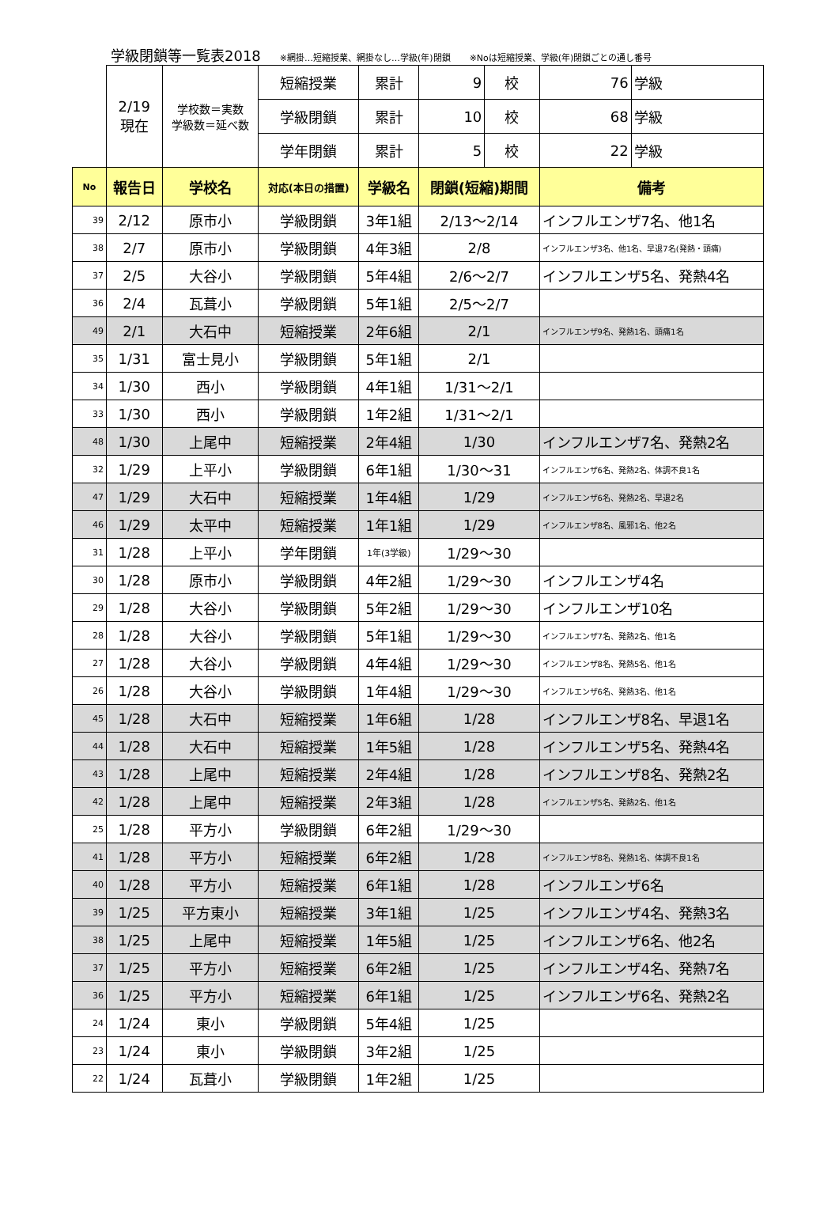学級閉鎖等一覧表2018 ※網掛…短縮授業、網掛なし…学級(年)閉鎖 ※Noは短縮授業、学級(年)閉鎖ごとの通し番号
| | 2/19 現在 | 学校数＝実数 学級数＝延べ数 | 短縮授業 | 累計 | 9 | 校 | 76 | 学級 |
| | | | 学級閉鎖 | 累計 | 10 | 校 | 68 | 学級 |
| | | | 学年閉鎖 | 累計 | 5 | 校 | 22 | 学級 |
| No | 報告日 | 学校名 | 対応(本日の措置) | 学級名 | 閉鎖(短縮)期間 | | 備考 | |
| 39 | 2/12 | 原市小 | 学級閉鎖 | 3年1組 | 2/13～2/14 | | インフルエンザ7名、他1名 | |
| 38 | 2/7 | 原市小 | 学級閉鎖 | 4年3組 | 2/8 | | インフルエンザ3名、他1名、早退7名(発熱・頭痛) | |
| 37 | 2/5 | 大谷小 | 学級閉鎖 | 5年4組 | 2/6～2/7 | | インフルエンザ5名、発熱4名 | |
| 36 | 2/4 | 瓦葺小 | 学級閉鎖 | 5年1組 | 2/5～2/7 | | | |
| 49 | 2/1 | 大石中 | 短縮授業 | 2年6組 | 2/1 | | インフルエンザ9名、発熱1名、頭痛1名 | |
| 35 | 1/31 | 富士見小 | 学級閉鎖 | 5年1組 | 2/1 | | | |
| 34 | 1/30 | 西小 | 学級閉鎖 | 4年1組 | 1/31～2/1 | | | |
| 33 | 1/30 | 西小 | 学級閉鎖 | 1年2組 | 1/31～2/1 | | | |
| 48 | 1/30 | 上尾中 | 短縮授業 | 2年4組 | 1/30 | | インフルエンザ7名、発熱2名 | |
| 32 | 1/29 | 上平小 | 学級閉鎖 | 6年1組 | 1/30～31 | | インフルエンザ6名、発熱2名、体調不良1名 | |
| 47 | 1/29 | 大石中 | 短縮授業 | 1年4組 | 1/29 | | インフルエンザ6名、発熱2名、早退2名 | |
| 46 | 1/29 | 太平中 | 短縮授業 | 1年1組 | 1/29 | | インフルエンザ8名、風邪1名、他2名 | |
| 31 | 1/28 | 上平小 | 学年閉鎖 | 1年(3学級) | 1/29～30 | | | |
| 30 | 1/28 | 原市小 | 学級閉鎖 | 4年2組 | 1/29～30 | | インフルエンザ4名 | |
| 29 | 1/28 | 大谷小 | 学級閉鎖 | 5年2組 | 1/29～30 | | インフルエンザ10名 | |
| 28 | 1/28 | 大谷小 | 学級閉鎖 | 5年1組 | 1/29～30 | | インフルエンザ7名、発熱2名、他1名 | |
| 27 | 1/28 | 大谷小 | 学級閉鎖 | 4年4組 | 1/29～30 | | インフルエンザ8名、発熱5名、他1名 | |
| 26 | 1/28 | 大谷小 | 学級閉鎖 | 1年4組 | 1/29～30 | | インフルエンザ6名、発熱3名、他1名 | |
| 45 | 1/28 | 大石中 | 短縮授業 | 1年6組 | 1/28 | | インフルエンザ8名、早退1名 | |
| 44 | 1/28 | 大石中 | 短縮授業 | 1年5組 | 1/28 | | インフルエンザ5名、発熱4名 | |
| 43 | 1/28 | 上尾中 | 短縮授業 | 2年4組 | 1/28 | | インフルエンザ8名、発熱2名 | |
| 42 | 1/28 | 上尾中 | 短縮授業 | 2年3組 | 1/28 | | インフルエンザ5名、発熱2名、他1名 | |
| 25 | 1/28 | 平方小 | 学級閉鎖 | 6年2組 | 1/29～30 | | | |
| 41 | 1/28 | 平方小 | 短縮授業 | 6年2組 | 1/28 | | インフルエンザ8名、発熱1名、体調不良1名 | |
| 40 | 1/28 | 平方小 | 短縮授業 | 6年1組 | 1/28 | | インフルエンザ6名 | |
| 39 | 1/25 | 平方東小 | 短縮授業 | 3年1組 | 1/25 | | インフルエンザ4名、発熱3名 | |
| 38 | 1/25 | 上尾中 | 短縮授業 | 1年5組 | 1/25 | | インフルエンザ6名、他2名 | |
| 37 | 1/25 | 平方小 | 短縮授業 | 6年2組 | 1/25 | | インフルエンザ4名、発熱7名 | |
| 36 | 1/25 | 平方小 | 短縮授業 | 6年1組 | 1/25 | | インフルエンザ6名、発熱2名 | |
| 24 | 1/24 | 東小 | 学級閉鎖 | 5年4組 | 1/25 | | | |
| 23 | 1/24 | 東小 | 学級閉鎖 | 3年2組 | 1/25 | | | |
| 22 | 1/24 | 瓦葺小 | 学級閉鎖 | 1年2組 | 1/25 | | | |